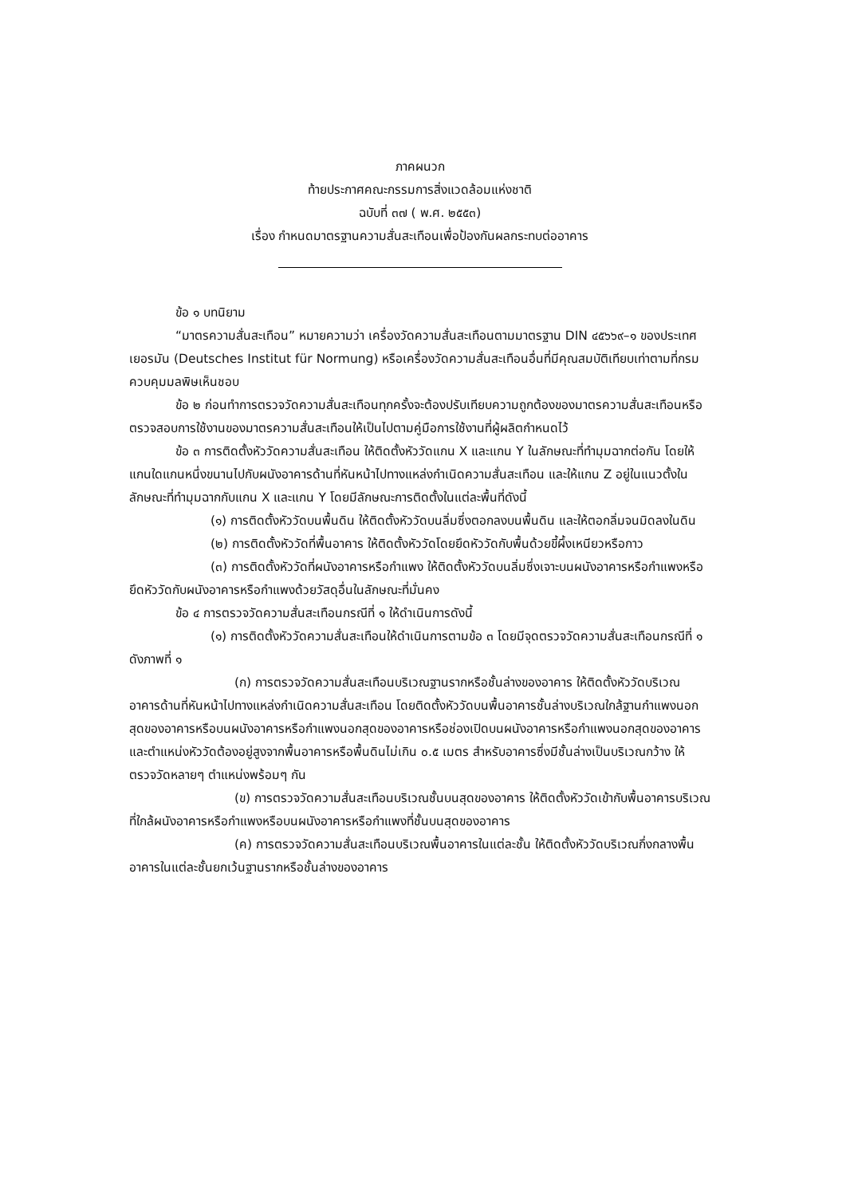ภาคผนวก
ท้ายประกาศคณะกรรมการสิ่งแวดล้อมแห่งชาติ
ฉบับที่ ๓๗ ( พ.ศ. ๒๕๕๓)
เรื่อง กำหนดมาตรฐานความสั่นสะเทือนเพื่อป้องกันผลกระทบต่ออาคาร
ข้อ ๑ บทนิยาม
“มาตรความสั่นสะเทือน” หมายความว่า เครื่องวัดความสั่นสะเทือนตามมาตรฐาน DIN ๔๕๖๖๙–๑ ของประเทศเยอรมัน (Deutsches Institut für Normung) หรือเครื่องวัดความสั่นสะเทือนอื่นที่มีคุณสมบัติเทียบเท่าตามที่กรมควบคุมมลพิษเห็นชอบ
ข้อ ๒ ก่อนทำการตรวจวัดความสั่นสะเทือนทุกครั้งจะต้องปรับเทียบความถูกต้องของมาตรความสั่นสะเทือนหรือตรวจสอบการใช้งานของมาตรความสั่นสะเทือนให้เป็นไปตามคู่มือการใช้งานที่ผู้ผลิตกำหนดไว้
ข้อ ๓ การติดตั้งหัววัดความสั่นสะเทือน ให้ติดตั้งหัววัดแกน X และแกน Y ในลักษณะที่ทำมุมฉากต่อกัน โดยให้แกนใดแกนหนึ่งขนานไปกับผนังอาคารด้านที่หันหน้าไปทางแหล่งกำเนิดความสั่นสะเทือน และให้แกน Z อยู่ในแนวตั้งในลักษณะที่ทำมุมฉากกับแกน X และแกน Y โดยมีลักษณะการติดตั้งในแต่ละพื้นที่ดังนี้
(๑) การติดตั้งหัววัดบนพื้นดิน ให้ติดตั้งหัววัดบนลิ่มซึ่งตอกลงบนพื้นดิน และให้ตอกลิ่มจนมิดลงในดิน
(๒) การติดตั้งหัววัดที่พื้นอาคาร ให้ติดตั้งหัววัดโดยยึดหัววัดกับพื้นด้วยขี้ผึ้งเหนียวหรือกาว
(๓) การติดตั้งหัววัดที่ผนังอาคารหรือกำแพง ให้ติดตั้งหัววัดบนลิ่มซึ่งเจาะบนผนังอาคารหรือกำแพงหรือยึดหัววัดกับผนังอาคารหรือกำแพงด้วยวัสดุอื่นในลักษณะที่มั่นคง
ข้อ ๔ การตรวจวัดความสั่นสะเทือนกรณีที่ ๑ ให้ดำเนินการดังนี้
(๑) การติดตั้งหัววัดความสั่นสะเทือนให้ดำเนินการตามข้อ ๓ โดยมีจุดตรวจวัดความสั่นสะเทือนกรณีที่ ๑ ดังภาพที่ ๑
(ก) การตรวจวัดความสั่นสะเทือนบริเวณฐานรากหรือชั้นล่างของอาคาร ให้ติดตั้งหัววัดบริเวณอาคารด้านที่หันหน้าไปทางแหล่งกำเนิดความสั่นสะเทือน โดยติดตั้งหัววัดบนพื้นอาคารชั้นล่างบริเวณใกล้ฐานกำแพงนอกสุดของอาคารหรือบนผนังอาคารหรือกำแพงนอกสุดของอาคารหรือช่องเปิดบนผนังอาคารหรือกำแพงนอกสุดของอาคาร และตำแหน่งหัววัดต้องอยู่สูงจากพื้นอาคารหรือพื้นดินไม่เกิน ๐.๕ เมตร สำหรับอาคารซึ่งมีชั้นล่างเป็นบริเวณกว้าง ให้ตรวจวัดหลายๆ ตำแหน่งพร้อมๆ กัน
(ข) การตรวจวัดความสั่นสะเทือนบริเวณชั้นบนสุดของอาคาร ให้ติดตั้งหัววัดเข้ากับพื้นอาคารบริเวณที่ใกล้ผนังอาคารหรือกำแพงหรือบนผนังอาคารหรือกำแพงที่ชั้นบนสุดของอาคาร
(ค) การตรวจวัดความสั่นสะเทือนบริเวณพื้นอาคารในแต่ละชั้น ให้ติดตั้งหัววัดบริเวณกึ่งกลางพื้นอาคารในแต่ละชั้นยกเว้นฐานรากหรือชั้นล่างของอาคาร